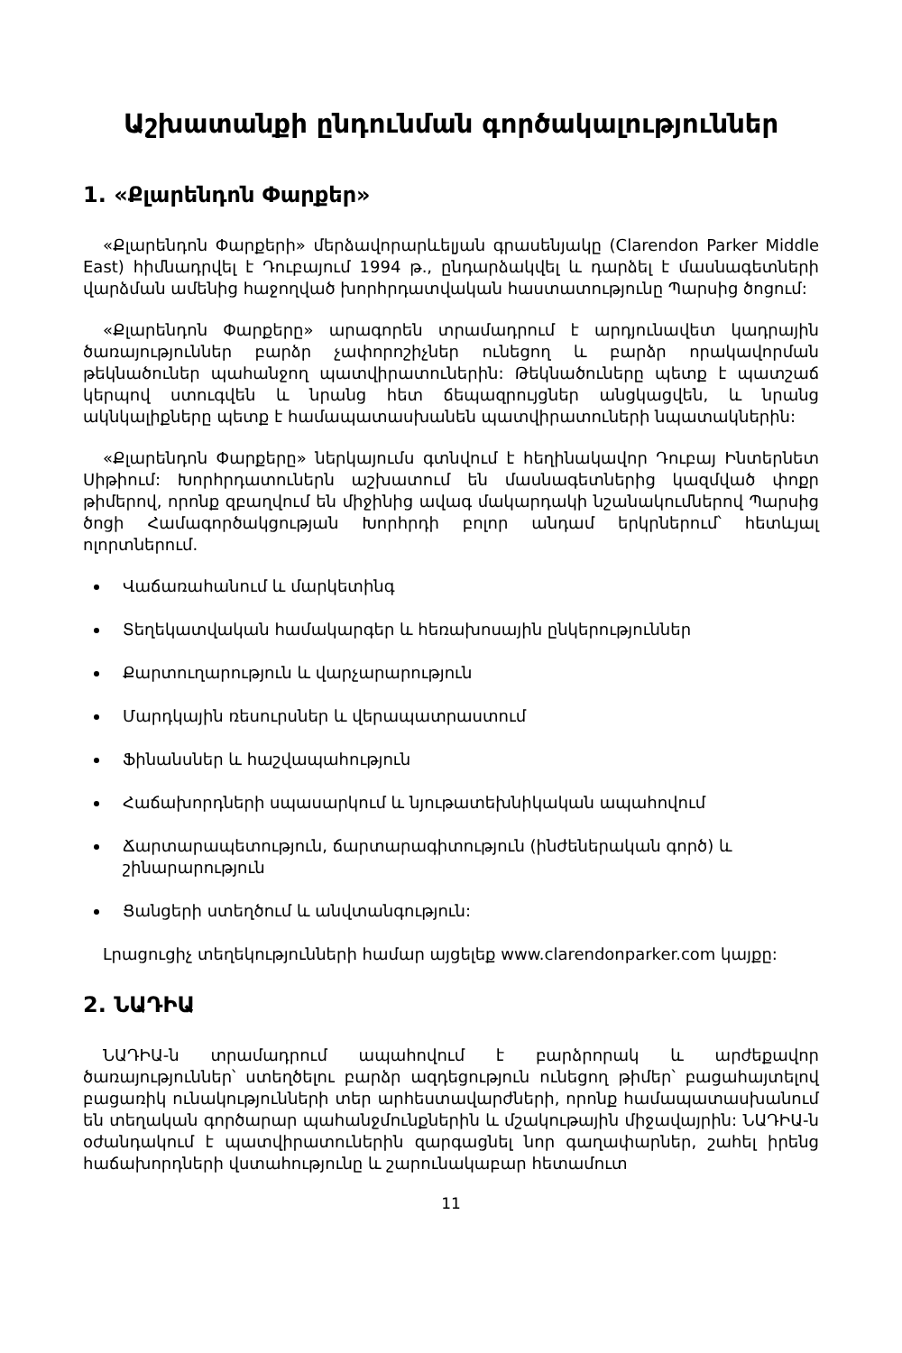Աշխատանքի ընդունման գործակալություններ
1. «Քլարենդոն Փարքեր»
«Քլարենդոն Փարքերի» մերձավորարևելյան գրասենյակը (Clarendon Parker Middle East) հիմնադրվել է Դուբայում 1994 թ., ընդարձակվել և դարձել է մասնագետների վարձման ամենից հաջողված խորհրդատվական հաստատությունը Պարսից ծոցում:
«Քլարենդոն Փարքերը» արագորեն տրամադրում է արդյունավետ կադրային ծառայություններ բարձր չափորոշիչներ ունեցող և բարձր որակավորման թեկնածուներ պահանջող պատվիրատուներին: Թեկնածուները պետք է պատշաճ կերպով ստուգվեն և նրանց հետ ճեպազրույցներ անցկացվեն, և նրանց ակնկալիքները պետք է համապատասխանեն պատվիրատուների նպատակներին:
«Քլարենդոն Փարքերը» ներկայումս գտնվում է հեղինակավոր Դուբայ Ինտերնետ Սիթիում: Խորհրդատուներն աշխատում են մասնագետներից կազմված փոքր թիմերով, որոնք զբաղվում են միջինից ավագ մակարդակի նշանակումներով Պարսից ծոցի Համագործակցության Խորհրդի բոլոր անդամ երկրներում՝ հետևյալ ոլորտներում.
Վաճառահանում և մարկետինգ
Տեղեկատվական համակարգեր և հեռախոսային ընկերություններ
Քարտուղարություն և վարչարարություն
Մարդկային ռեսուրսներ և վերապատրաստում
Ֆինանսներ և հաշվապահություն
Հաճախորդների սպասարկում և նյութատեխնիկական ապահովում
Ճարտարապետություն, ճարտարագիտություն (ինժեներական գործ) և շինարարություն
Ցանցերի ստեղծում և անվտանգություն:
Լրացուցիչ տեղեկությունների համար այցելեք www.clarendonparker.com կայքը:
2. ՆԱԴԻԱ
ՆԱԴԻԱ-ն տրամադրում ապահովում է բարձրորակ և արժեքավոր ծառայություններ՝ ստեղծելու բարձր ազդեցություն ունեցող թիմեր՝ բացահայտելով բացառիկ ունակությունների տեր արհեստավարժների, որոնք համապատասխանում են տեղական գործարար պահանջմունքներին և մշակութային միջավայրին: ՆԱԴԻԱ-ն օժանդակում է պատվիրատուներին զարգացնել նոր գաղափարներ, շահել իրենց հաճախորդների վստահությունը և շարունակաբար հետամուտ
11